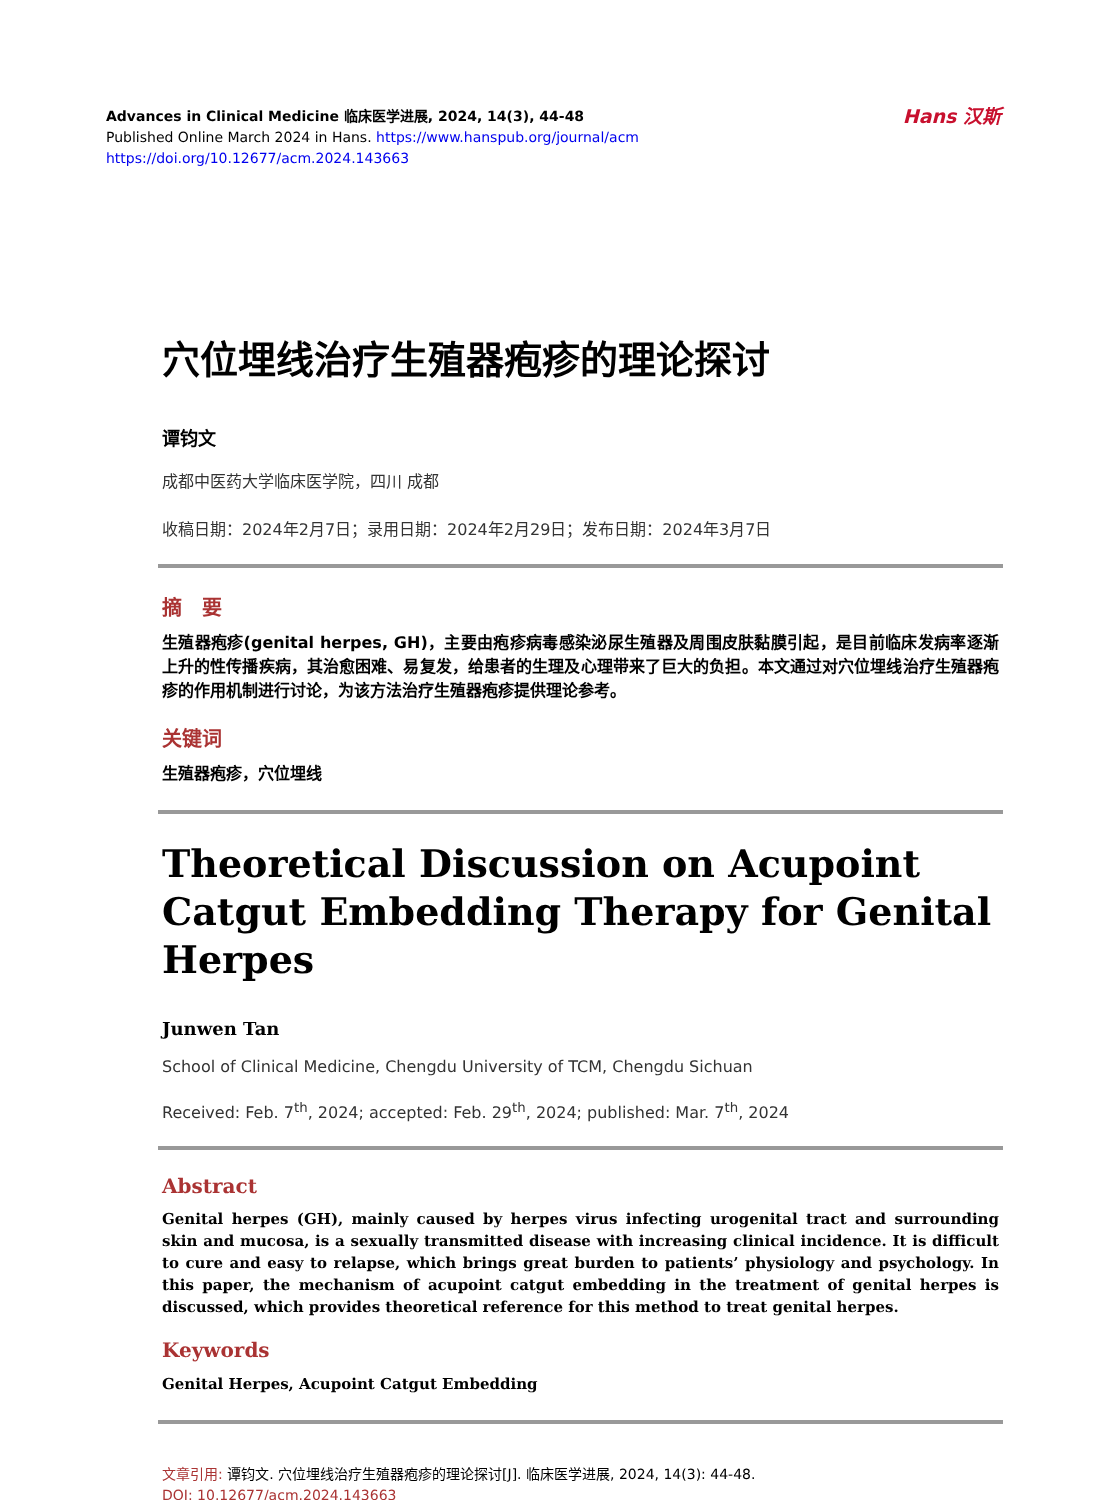Hans 汉斯
Advances in Clinical Medicine 临床医学进展, 2024, 14(3), 44-48
Published Online March 2024 in Hans. https://www.hanspub.org/journal/acm
https://doi.org/10.12677/acm.2024.143663
穴位埋线治疗生殖器疱疹的理论探讨
谭钧文
成都中医药大学临床医学院，四川 成都
收稿日期：2024年2月7日；录用日期：2024年2月29日；发布日期：2024年3月7日
摘　要
生殖器疱疹(genital herpes, GH)，主要由疱疹病毒感染泌尿生殖器及周围皮肤黏膜引起，是目前临床发病率逐渐上升的性传播疾病，其治愈困难、易复发，给患者的生理及心理带来了巨大的负担。本文通过对穴位埋线治疗生殖器疱疹的作用机制进行讨论，为该方法治疗生殖器疱疹提供理论参考。
关键词
生殖器疱疹，穴位埋线
Theoretical Discussion on Acupoint Catgut Embedding Therapy for Genital Herpes
Junwen Tan
School of Clinical Medicine, Chengdu University of TCM, Chengdu Sichuan
Received: Feb. 7<sup>th</sup>, 2024; accepted: Feb. 29<sup>th</sup>, 2024; published: Mar. 7<sup>th</sup>, 2024
Abstract
Genital herpes (GH), mainly caused by herpes virus infecting urogenital tract and surrounding skin and mucosa, is a sexually transmitted disease with increasing clinical incidence. It is difficult to cure and easy to relapse, which brings great burden to patients’ physiology and psychology. In this paper, the mechanism of acupoint catgut embedding in the treatment of genital herpes is discussed, which provides theoretical reference for this method to treat genital herpes.
Keywords
Genital Herpes, Acupoint Catgut Embedding
文章引用: 谭钧文. 穴位埋线治疗生殖器疱疹的理论探讨[J]. 临床医学进展, 2024, 14(3): 44-48.
DOI: 10.12677/acm.2024.143663